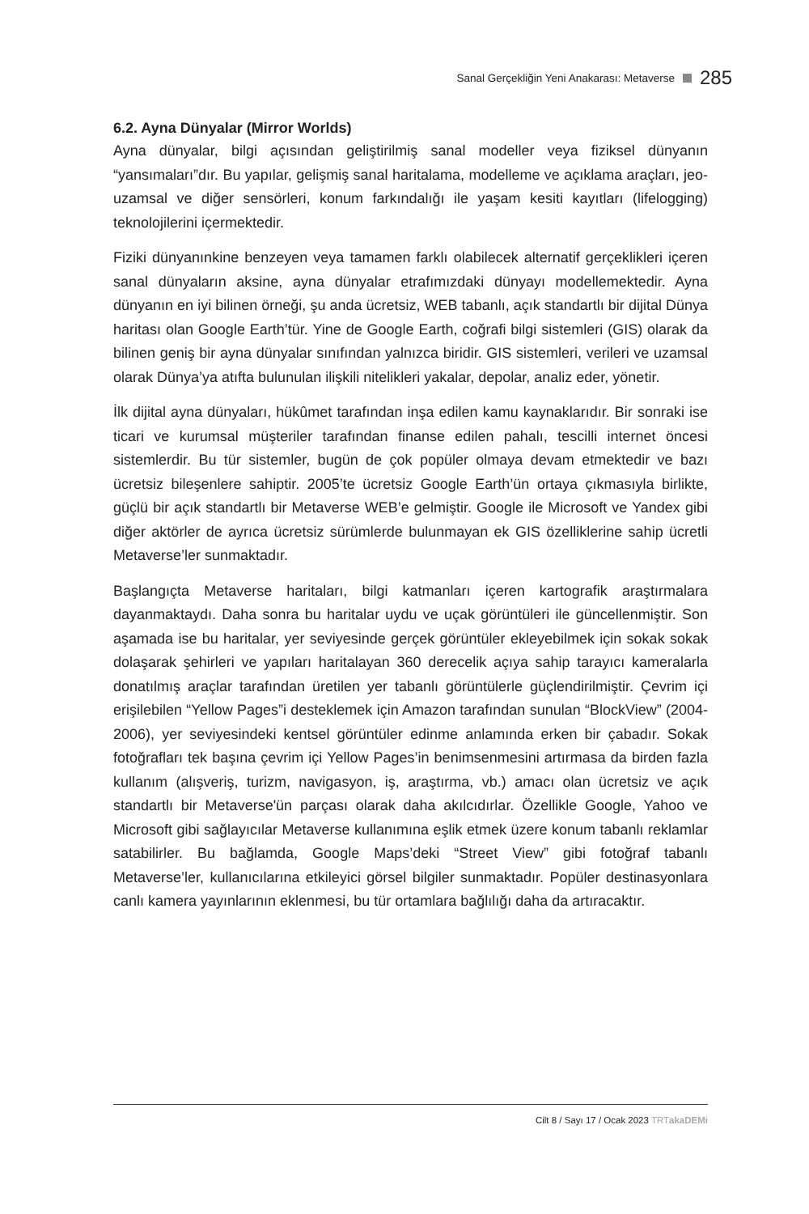Sanal Gerçekliğin Yeni Anakarası: Metaverse 285
6.2. Ayna Dünyalar (Mirror Worlds)
Ayna dünyalar, bilgi açısından geliştirilmiş sanal modeller veya fiziksel dünyanın “yansımaları”dır. Bu yapılar, gelişmiş sanal haritalama, modelleme ve açıklama araçları, jeo-uzamsal ve diğer sensörleri, konum farkındalığı ile yaşam kesiti kayıtları (lifelogging) teknolojilerini içermektedir.
Fiziki dünyanınkine benzeyen veya tamamen farklı olabilecek alternatif gerçeklikleri içeren sanal dünyaların aksine, ayna dünyalar etrafımızdaki dünyayı modellemektedir. Ayna dünyanın en iyi bilinen örneği, şu anda ücretsiz, WEB tabanlı, açık standartlı bir dijital Dünya haritası olan Google Earth’tür. Yine de Google Earth, coğrafi bilgi sistemleri (GIS) olarak da bilinen geniş bir ayna dünyalar sınıfından yalnızca biridir. GIS sistemleri, verileri ve uzamsal olarak Dünya’ya atıfta bulunulan ilişkili nitelikleri yakalar, depolar, analiz eder, yönetir.
İlk dijital ayna dünyaları, hükûmet tarafından inşa edilen kamu kaynaklarıdır. Bir sonraki ise ticari ve kurumsal müşteriler tarafından finanse edilen pahalı, tescilli internet öncesi sistemlerdir. Bu tür sistemler, bugün de çok popüler olmaya devam etmektedir ve bazı ücretsiz bileşenlere sahiptir. 2005’te ücretsiz Google Earth’ün ortaya çıkmasıyla birlikte, güçlü bir açık standartlı bir Metaverse WEB’e gelmiştir. Google ile Microsoft ve Yandex gibi diğer aktörler de ayrıca ücretsiz sürümlerde bulunmayan ek GIS özelliklerine sahip ücretli Metaverse’ler sunmaktadır.
Başlangıçta Metaverse haritaları, bilgi katmanları içeren kartografik araştırmalara dayanmaktaydı. Daha sonra bu haritalar uydu ve uçak görüntüleri ile güncellenmiştir. Son aşamada ise bu haritalar, yer seviyesinde gerçek görüntüler ekleyebilmek için sokak sokak dolaşarak şehirleri ve yapıları haritalayan 360 derecelik açıya sahip tarayıcı kameralarla donatılmış araçlar tarafından üretilen yer tabanlı görüntülerle güçlendirilmiştir. Çevrim içi erişilebilen “Yellow Pages”i desteklemek için Amazon tarafından sunulan “BlockView” (2004-2006), yer seviyesindeki kentsel görüntüler edinme anlamında erken bir çabadır. Sokak fotoğrafları tek başına çevrim içi Yellow Pages’in benimsenmesini artırmasa da birden fazla kullanım (alışveriş, turizm, navigasyon, iş, araştırma, vb.) amacı olan ücretsiz ve açık standartlı bir Metaverse'ün parçası olarak daha akılcıdırlar. Özellikle Google, Yahoo ve Microsoft gibi sağlayıcılar Metaverse kullanımına eşlik etmek üzere konum tabanlı reklamlar satabilirler. Bu bağlamda, Google Maps’deki “Street View” gibi fotoğraf tabanlı Metaverse’ler, kullanıcılarına etkileyici görsel bilgiler sunmaktadır. Popüler destinasyonlara canlı kamera yayınlarının eklenmesi, bu tür ortamlara bağlılığı daha da artıracaktır.
Cilt 8 / Sayı 17 / Ocak 2023 TRT akaDEMi